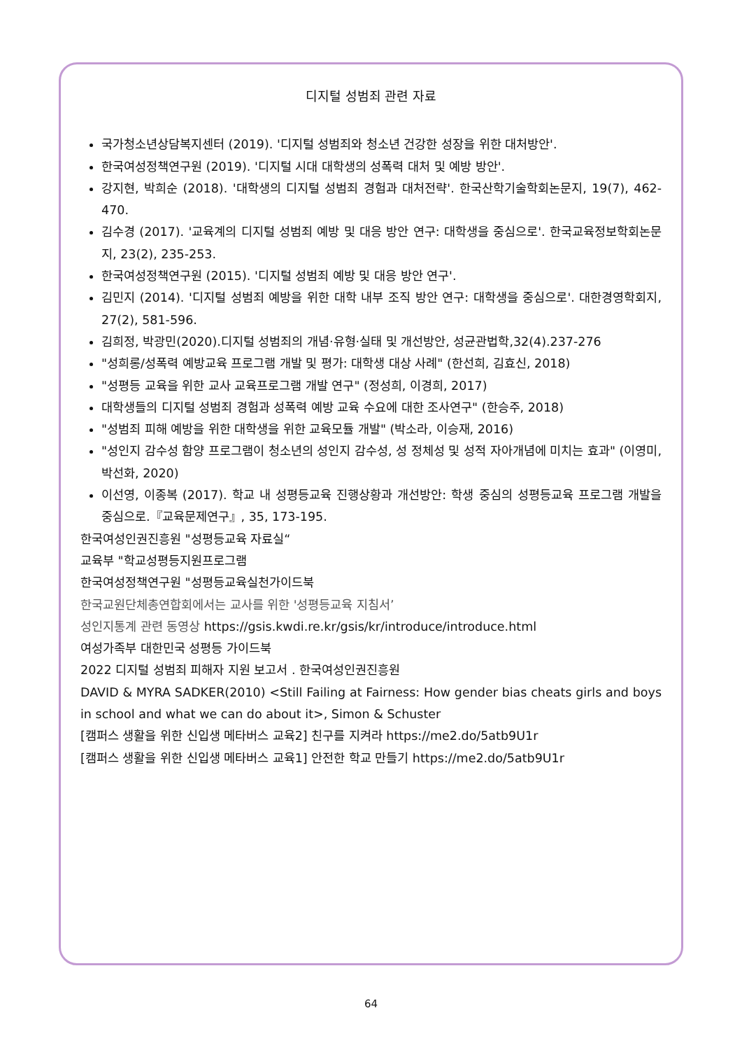디지털 성범죄 관련 자료
국가청소년상담복지센터 (2019). '디지털 성범죄와 청소년 건강한 성장을 위한 대처방안'.
한국여성정책연구원 (2019). '디지털 시대 대학생의 성폭력 대처 및 예방 방안'.
강지현, 박희순 (2018). '대학생의 디지털 성범죄 경험과 대처전략'. 한국산학기술학회논문지, 19(7), 462-470.
김수경 (2017). '교육계의 디지털 성범죄 예방 및 대응 방안 연구: 대학생을 중심으로'. 한국교육정보학회논문지, 23(2), 235-253.
한국여성정책연구원 (2015). '디지털 성범죄 예방 및 대응 방안 연구'.
김민지 (2014). '디지털 성범죄 예방을 위한 대학 내부 조직 방안 연구: 대학생을 중심으로'. 대한경영학회지, 27(2), 581-596.
김희정, 박광민(2020).디지털 성범죄의 개념·유형·실태 및 개선방안, 성균관법학,32(4).237-276
"성희롱/성폭력 예방교육 프로그램 개발 및 평가: 대학생 대상 사례" (한선희, 김효신, 2018)
"성평등 교육을 위한 교사 교육프로그램 개발 연구" (정성희, 이경희, 2017)
대학생들의 디지털 성범죄 경험과 성폭력 예방 교육 수요에 대한 조사연구" (한승주, 2018)
"성범죄 피해 예방을 위한 대학생을 위한 교육모듈 개발" (박소라, 이승재, 2016)
"성인지 감수성 함양 프로그램이 청소년의 성인지 감수성, 성 정체성 및 성적 자아개념에 미치는 효과" (이영미, 박선화, 2020)
이선영, 이종복 (2017). 학교 내 성평등교육 진행상황과 개선방안: 학생 중심의 성평등교육 프로그램 개발을 중심으로.『교육문제연구』, 35, 173-195.
한국여성인권진흥원 "성평등교육 자료실“
교육부 "학교성평등지원프로그램
한국여성정책연구원 "성평등교육실천가이드북
한국교원단체총연합회에서는 교사를 위한 '성평등교육 지침서’
성인지통계 관련 동영상 https://gsis.kwdi.re.kr/gsis/kr/introduce/introduce.html
여성가족부 대한민국 성평등 가이드북
2022 디지털 성범죄 피해자 지원 보고서 . 한국여성인권진흥원
DAVID & MYRA SADKER(2010) <Still Failing at Fairness: How gender bias cheats girls and boys in school and what we can do about it>, Simon & Schuster
[캠퍼스 생활을 위한 신입생 메타버스 교육2] 친구를 지켜라 https://me2.do/5atb9U1r
[캠퍼스 생활을 위한 신입생 메타버스 교육1] 안전한 학교 만들기 https://me2.do/5atb9U1r
64